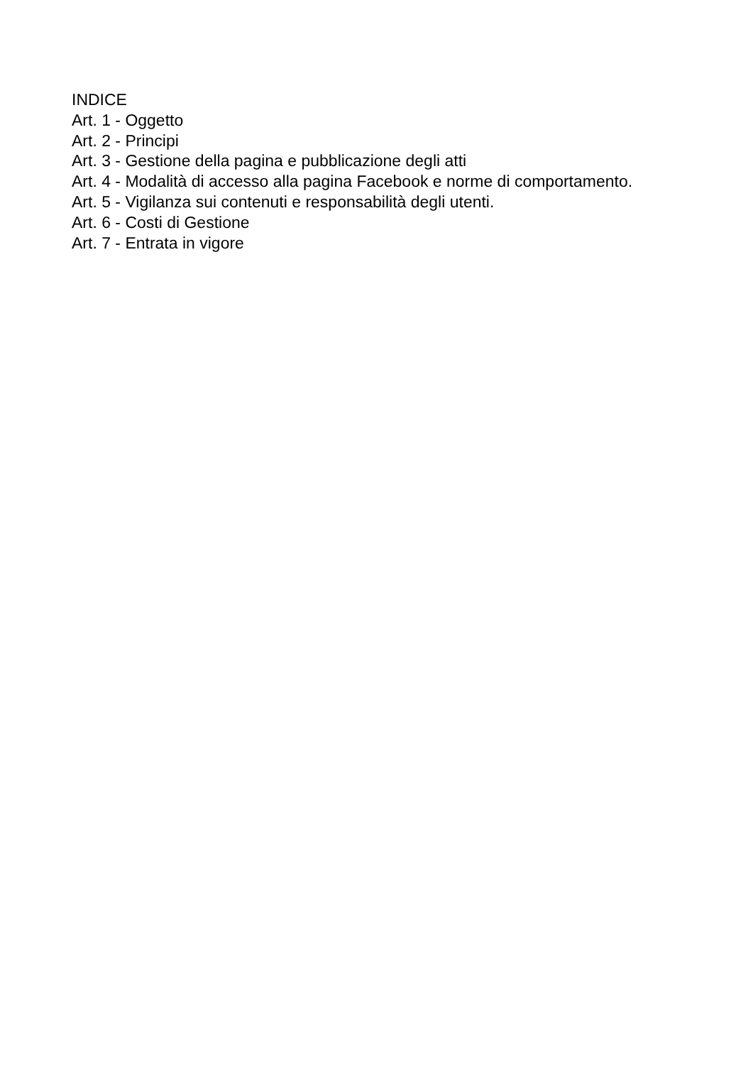INDICE
Art. 1 - Oggetto
Art. 2 - Principi
Art. 3 - Gestione della pagina e pubblicazione degli atti
Art. 4 - Modalità di accesso alla pagina Facebook e norme di comportamento.
Art. 5 - Vigilanza sui contenuti e responsabilità degli utenti.
Art. 6 - Costi di Gestione
Art. 7 - Entrata in vigore